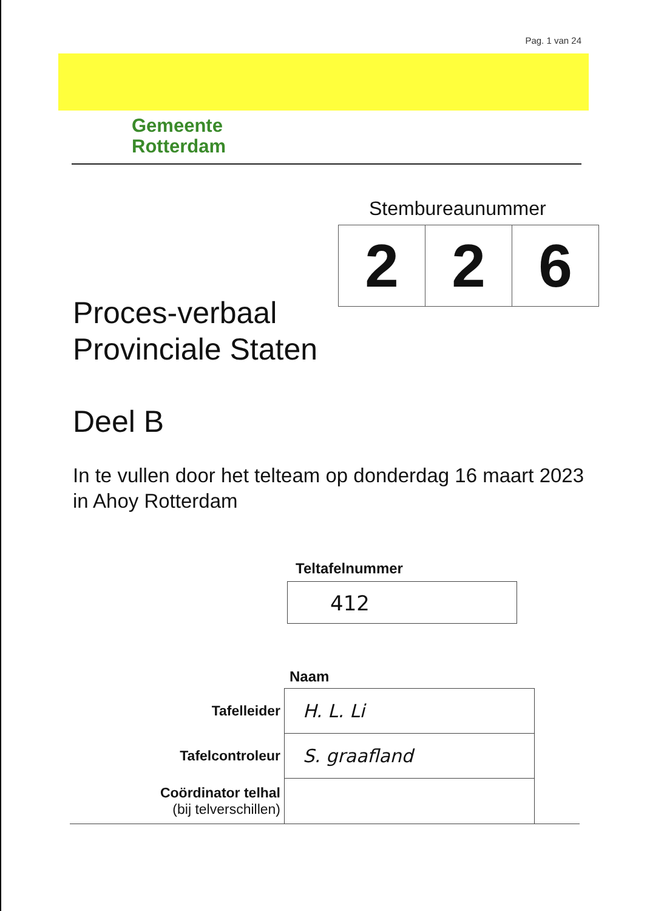Pag. 1 van 24
Gemeente
Rotterdam
Stembureaunummer
| 2 | 2 | 6 |
Proces-verbaal
Provinciale Staten
Deel B
In te vullen door het telteam op donderdag 16 maart 2023 in Ahoy Rotterdam
Teltafelnummer
412
Naam
| Tafelleider | H. L. Li | |
| Tafelcontroleur | S. graafland | |
| Coördinator telhal (bij telverschillen) | | |